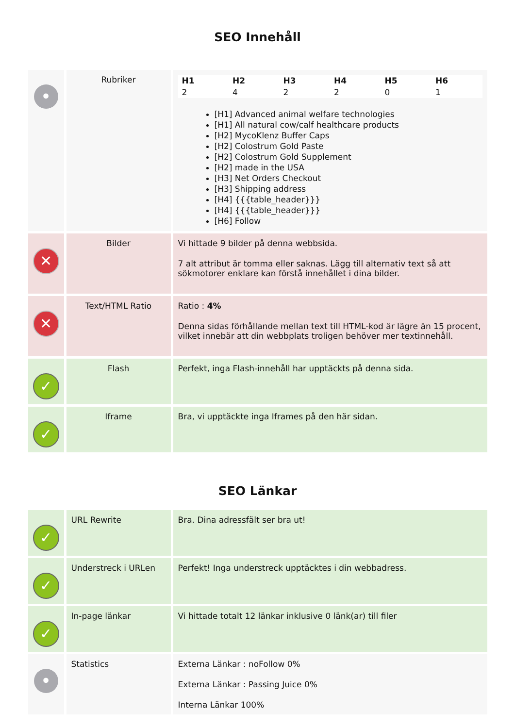SEO Innehåll
| • | Rubriker | / H1 / H2 / H3 / H4 / H5 / H6 / / --- / --- / --- / --- / --- / --- / / 2 / 4 / 2 / 2 / 0 / 1 / [H1] Advanced animal welfare technologies [H1] All natural cow/calf healthcare products [H2] MycoKlenz Buffer Caps [H2] Colostrum Gold Paste [H2] Colostrum Gold Supplement [H2] made in the USA [H3] Net Orders Checkout [H3] Shipping address [H4] {{{table_header}}} [H4] {{{table_header}}} [H6] Follow |
| ✕ | Bilder | Vi hittade 9 bilder på denna webbsida. 7 alt attribut är tomma eller saknas. Lägg till alternativ text så att sökmotorer enklare kan förstå innehållet i dina bilder. |
| ✕ | Text/HTML Ratio | Ratio : 4% Denna sidas förhållande mellan text till HTML-kod är lägre än 15 procent, vilket innebär att din webbplats troligen behöver mer textinnehåll. |
| ✓ | Flash | Perfekt, inga Flash-innehåll har upptäckts på denna sida. |
| ✓ | Iframe | Bra, vi upptäckte inga Iframes på den här sidan. |
SEO Länkar
| ✓ | URL Rewrite | Bra. Dina adressfält ser bra ut! |
| ✓ | Understreck i URLen | Perfekt! Inga understreck upptäcktes i din webbadress. |
| ✓ | In-page länkar | Vi hittade totalt 12 länkar inklusive 0 länk(ar) till filer |
| • | Statistics | Externa Länkar : noFollow 0% Externa Länkar : Passing Juice 0% Interna Länkar 100% |